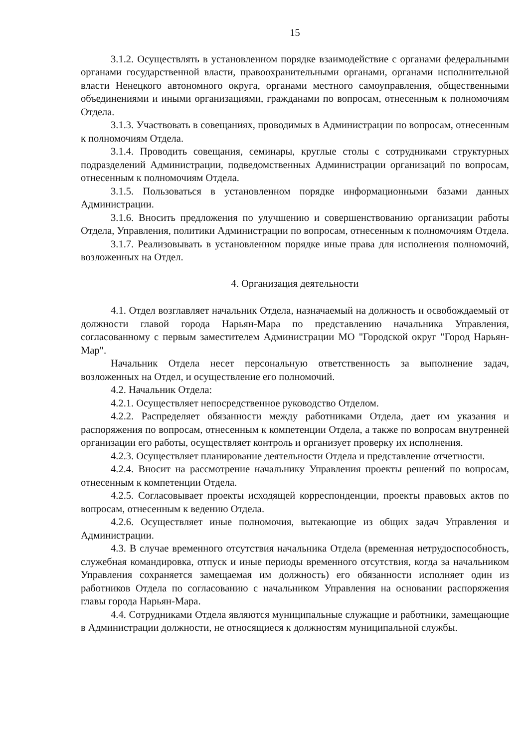15
3.1.2. Осуществлять в установленном порядке взаимодействие с органами федеральными органами государственной власти, правоохранительными органами, органами исполнительной власти Ненецкого автономного округа, органами местного самоуправления, общественными объединениями и иными организациями, гражданами по вопросам, отнесенным к полномочиям Отдела.
3.1.3. Участвовать в совещаниях, проводимых в Администрации по вопросам, отнесенным к полномочиям Отдела.
3.1.4. Проводить совещания, семинары, круглые столы с сотрудниками структурных подразделений Администрации, подведомственных Администрации организаций по вопросам, отнесенным к полномочиям Отдела.
3.1.5. Пользоваться в установленном порядке информационными базами данных Администрации.
3.1.6. Вносить предложения по улучшению и совершенствованию организации работы Отдела, Управления, политики Администрации по вопросам, отнесенным к полномочиям Отдела.
3.1.7. Реализовывать в установленном порядке иные права для исполнения полномочий, возложенных на Отдел.
4. Организация деятельности
4.1. Отдел возглавляет начальник Отдела, назначаемый на должность и освобождаемый от должности главой города Нарьян-Мара по представлению начальника Управления, согласованному с первым заместителем Администрации МО "Городской округ "Город Нарьян-Мар".
Начальник Отдела несет персональную ответственность за выполнение задач, возложенных на Отдел, и осуществление его полномочий.
4.2. Начальник Отдела:
4.2.1. Осуществляет непосредственное руководство Отделом.
4.2.2. Распределяет обязанности между работниками Отдела, дает им указания и распоряжения по вопросам, отнесенным к компетенции Отдела, а также по вопросам внутренней организации его работы, осуществляет контроль и организует проверку их исполнения.
4.2.3. Осуществляет планирование деятельности Отдела и представление отчетности.
4.2.4. Вносит на рассмотрение начальнику Управления проекты решений по вопросам, отнесенным к компетенции Отдела.
4.2.5. Согласовывает проекты исходящей корреспонденции, проекты правовых актов по вопросам, отнесенным к ведению Отдела.
4.2.6. Осуществляет иные полномочия, вытекающие из общих задач Управления и Администрации.
4.3. В случае временного отсутствия начальника Отдела (временная нетрудоспособность, служебная командировка, отпуск и иные периоды временного отсутствия, когда за начальником Управления сохраняется замещаемая им должность) его обязанности исполняет один из работников Отдела по согласованию с начальником Управления на основании распоряжения главы города Нарьян-Мара.
4.4. Сотрудниками Отдела являются муниципальные служащие и работники, замещающие в Администрации должности, не относящиеся к должностям муниципальной службы.